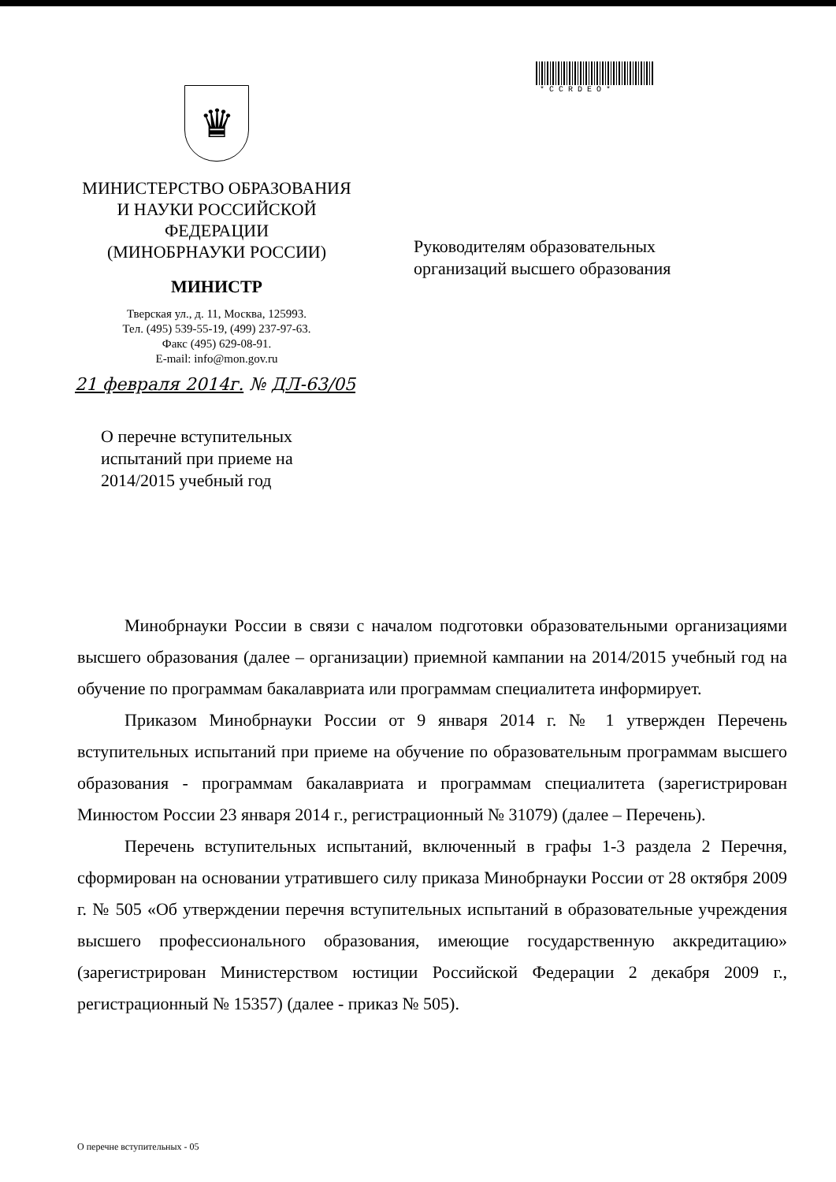♛
МИНИСТЕРСТВО ОБРАЗОВАНИЯ
И НАУКИ РОССИЙСКОЙ
ФЕДЕРАЦИИ
(МИНОБРНАУКИ РОССИИ)
МИНИСТР
Тверская ул., д. 11, Москва, 125993.
Тел. (495) 539-55-19, (499) 237-97-63.
Факс (495) 629-08-91.
E-mail: info@mon.gov.ru
21 февраля 2014г. № ДЛ-63/05
*CCRDEO*
Руководителям образовательных
организаций высшего образования
О перечне вступительных
испытаний при приеме на
2014/2015 учебный год
Минобрнауки России в связи с началом подготовки образовательными организациями высшего образования (далее – организации) приемной кампании на 2014/2015 учебный год на обучение по программам бакалавриата или программам специалитета информирует.
Приказом Минобрнауки России от 9 января 2014 г. № 1 утвержден Перечень вступительных испытаний при приеме на обучение по образовательным программам высшего образования - программам бакалавриата и программам специалитета (зарегистрирован Минюстом России 23 января 2014 г., регистрационный № 31079) (далее – Перечень).
Перечень вступительных испытаний, включенный в графы 1-3 раздела 2 Перечня, сформирован на основании утратившего силу приказа Минобрнауки России от 28 октября 2009 г. № 505 «Об утверждении перечня вступительных испытаний в образовательные учреждения высшего профессионального образования, имеющие государственную аккредитацию» (зарегистрирован Министерством юстиции Российской Федерации 2 декабря 2009 г., регистрационный № 15357) (далее - приказ № 505).
О перечне вступительных - 05